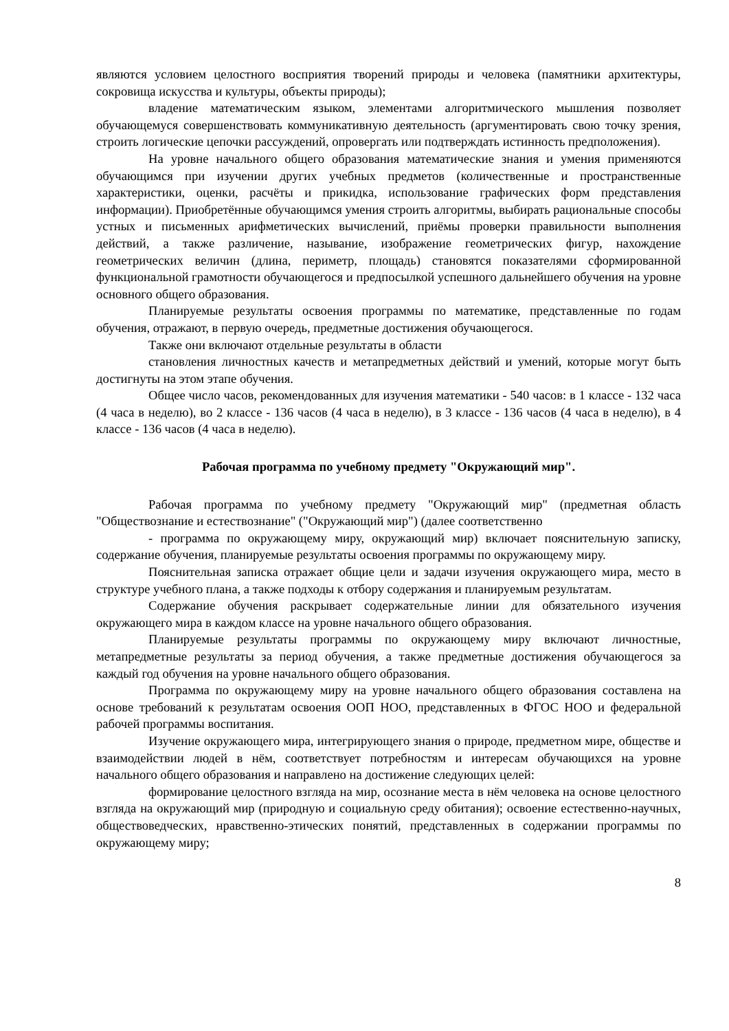являются условием целостного восприятия творений природы и человека (памятники архитектуры, сокровища искусства и культуры, объекты природы);
владение математическим языком, элементами алгоритмического мышления позволяет обучающемуся совершенствовать коммуникативную деятельность (аргументировать свою точку зрения, строить логические цепочки рассуждений, опровергать или подтверждать истинность предположения).
На уровне начального общего образования математические знания и умения применяются обучающимся при изучении других учебных предметов (количественные и пространственные характеристики, оценки, расчёты и прикидка, использование графических форм представления информации). Приобретённые обучающимся умения строить алгоритмы, выбирать рациональные способы устных и письменных арифметических вычислений, приёмы проверки правильности выполнения действий, а также различение, называние, изображение геометрических фигур, нахождение геометрических величин (длина, периметр, площадь) становятся показателями сформированной функциональной грамотности обучающегося и предпосылкой успешного дальнейшего обучения на уровне основного общего образования.
Планируемые результаты освоения программы по математике, представленные по годам обучения, отражают, в первую очередь, предметные достижения обучающегося.
Также они включают отдельные результаты в области
становления личностных качеств и метапредметных действий и умений, которые могут быть достигнуты на этом этапе обучения.
Общее число часов, рекомендованных для изучения математики - 540 часов: в 1 классе - 132 часа (4 часа в неделю), во 2 классе - 136 часов (4 часа в неделю), в 3 классе - 136 часов (4 часа в неделю), в 4 классе - 136 часов (4 часа в неделю).
Рабочая программа по учебному предмету "Окружающий мир".
Рабочая программа по учебному предмету "Окружающий мир" (предметная область "Обществознание и естествознание" ("Окружающий мир") (далее соответственно
- программа по окружающему миру, окружающий мир) включает пояснительную записку, содержание обучения, планируемые результаты освоения программы по окружающему миру.
Пояснительная записка отражает общие цели и задачи изучения окружающего мира, место в структуре учебного плана, а также подходы к отбору содержания и планируемым результатам.
Содержание обучения раскрывает содержательные линии для обязательного изучения окружающего мира в каждом классе на уровне начального общего образования.
Планируемые результаты программы по окружающему миру включают личностные, метапредметные результаты за период обучения, а также предметные достижения обучающегося за каждый год обучения на уровне начального общего образования.
Программа по окружающему миру на уровне начального общего образования составлена на основе требований к результатам освоения ООП НОО, представленных в ФГОС НОО и федеральной рабочей программы воспитания.
Изучение окружающего мира, интегрирующего знания о природе, предметном мире, обществе и взаимодействии людей в нём, соответствует потребностям и интересам обучающихся на уровне начального общего образования и направлено на достижение следующих целей:
формирование целостного взгляда на мир, осознание места в нём человека на основе целостного взгляда на окружающий мир (природную и социальную среду обитания); освоение естественно-научных, обществоведческих, нравственно-этических понятий, представленных в содержании программы по окружающему миру;
8